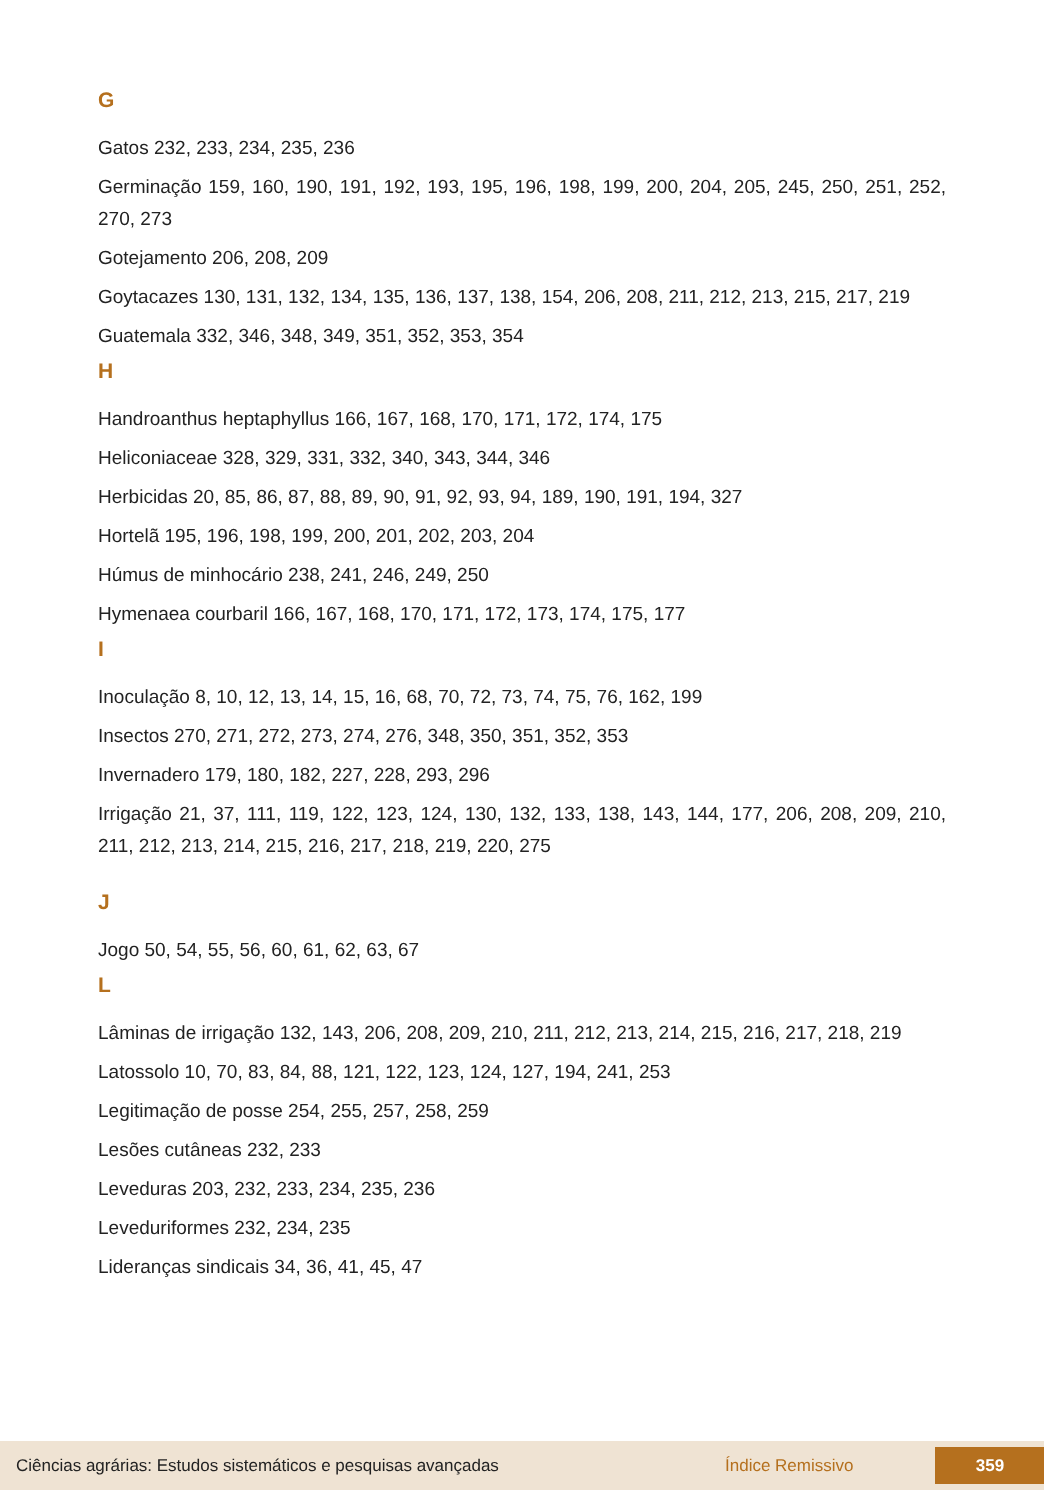G
Gatos 232, 233, 234, 235, 236
Germinação 159, 160, 190, 191, 192, 193, 195, 196, 198, 199, 200, 204, 205, 245, 250, 251, 252, 270, 273
Gotejamento 206, 208, 209
Goytacazes 130, 131, 132, 134, 135, 136, 137, 138, 154, 206, 208, 211, 212, 213, 215, 217, 219
Guatemala 332, 346, 348, 349, 351, 352, 353, 354
H
Handroanthus heptaphyllus 166, 167, 168, 170, 171, 172, 174, 175
Heliconiaceae 328, 329, 331, 332, 340, 343, 344, 346
Herbicidas 20, 85, 86, 87, 88, 89, 90, 91, 92, 93, 94, 189, 190, 191, 194, 327
Hortelã 195, 196, 198, 199, 200, 201, 202, 203, 204
Húmus de minhocário 238, 241, 246, 249, 250
Hymenaea courbaril 166, 167, 168, 170, 171, 172, 173, 174, 175, 177
I
Inoculação 8, 10, 12, 13, 14, 15, 16, 68, 70, 72, 73, 74, 75, 76, 162, 199
Insectos 270, 271, 272, 273, 274, 276, 348, 350, 351, 352, 353
Invernadero 179, 180, 182, 227, 228, 293, 296
Irrigação 21, 37, 111, 119, 122, 123, 124, 130, 132, 133, 138, 143, 144, 177, 206, 208, 209, 210, 211, 212, 213, 214, 215, 216, 217, 218, 219, 220, 275
J
Jogo 50, 54, 55, 56, 60, 61, 62, 63, 67
L
Lâminas de irrigação 132, 143, 206, 208, 209, 210, 211, 212, 213, 214, 215, 216, 217, 218, 219
Latossolo 10, 70, 83, 84, 88, 121, 122, 123, 124, 127, 194, 241, 253
Legitimação de posse 254, 255, 257, 258, 259
Lesões cutâneas 232, 233
Leveduras 203, 232, 233, 234, 235, 236
Leveduriformes 232, 234, 235
Lideranças sindicais 34, 36, 41, 45, 47
Ciências agrárias: Estudos sistemáticos e pesquisas avançadas Índice Remissivo 359